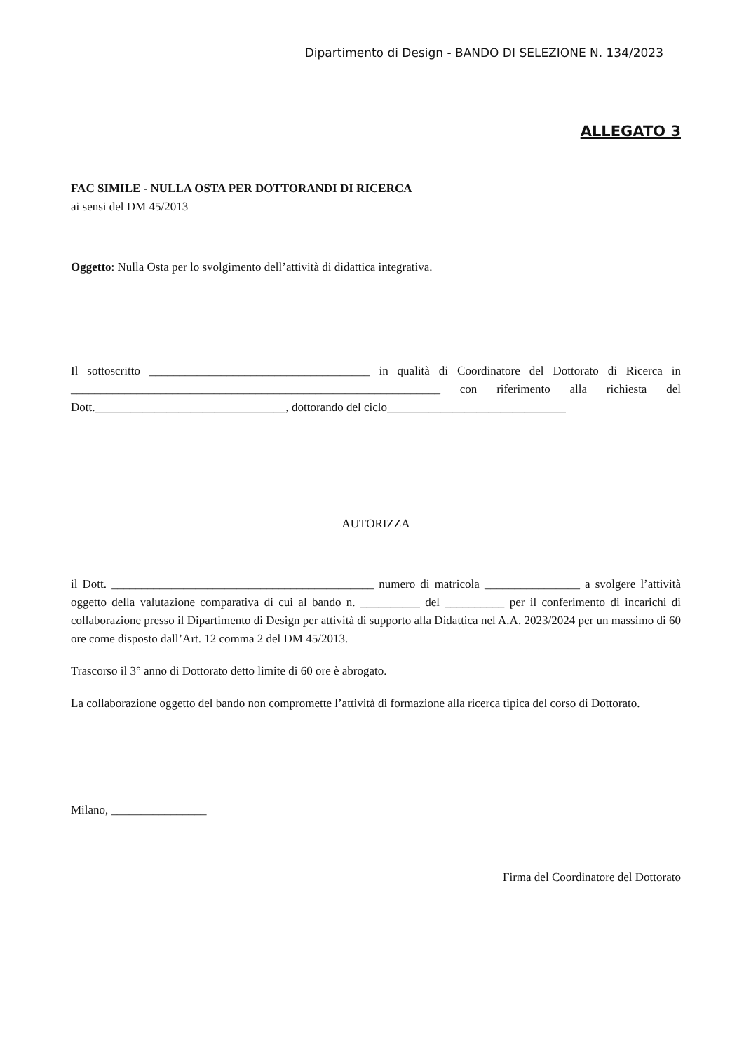Dipartimento di Design - BANDO DI SELEZIONE N. 134/2023
ALLEGATO 3
FAC SIMILE - NULLA OSTA PER DOTTORANDI DI RICERCA
ai sensi del DM 45/2013
Oggetto: Nulla Osta per lo svolgimento dell’attività di didattica integrativa.
Il sottoscritto _____________________________________ in qualità di Coordinatore del Dottorato di Ricerca in ______________________________________________________________ con riferimento alla richiesta del Dott.________________________________, dottorando del ciclo______________________________
AUTORIZZA
il Dott. ____________________________________________ numero di matricola ________________ a svolgere l’attività oggetto della valutazione comparativa di cui al bando n. __________ del __________ per il conferimento di incarichi di collaborazione presso il Dipartimento di Design per attività di supporto alla Didattica nel A.A. 2023/2024 per un massimo di 60 ore come disposto dall’Art. 12 comma 2 del DM 45/2013.
Trascorso il 3° anno di Dottorato detto limite di 60 ore è abrogato.
La collaborazione oggetto del bando non compromette l’attività di formazione alla ricerca tipica del corso di Dottorato.
Milano, ________________
Firma del Coordinatore del Dottorato